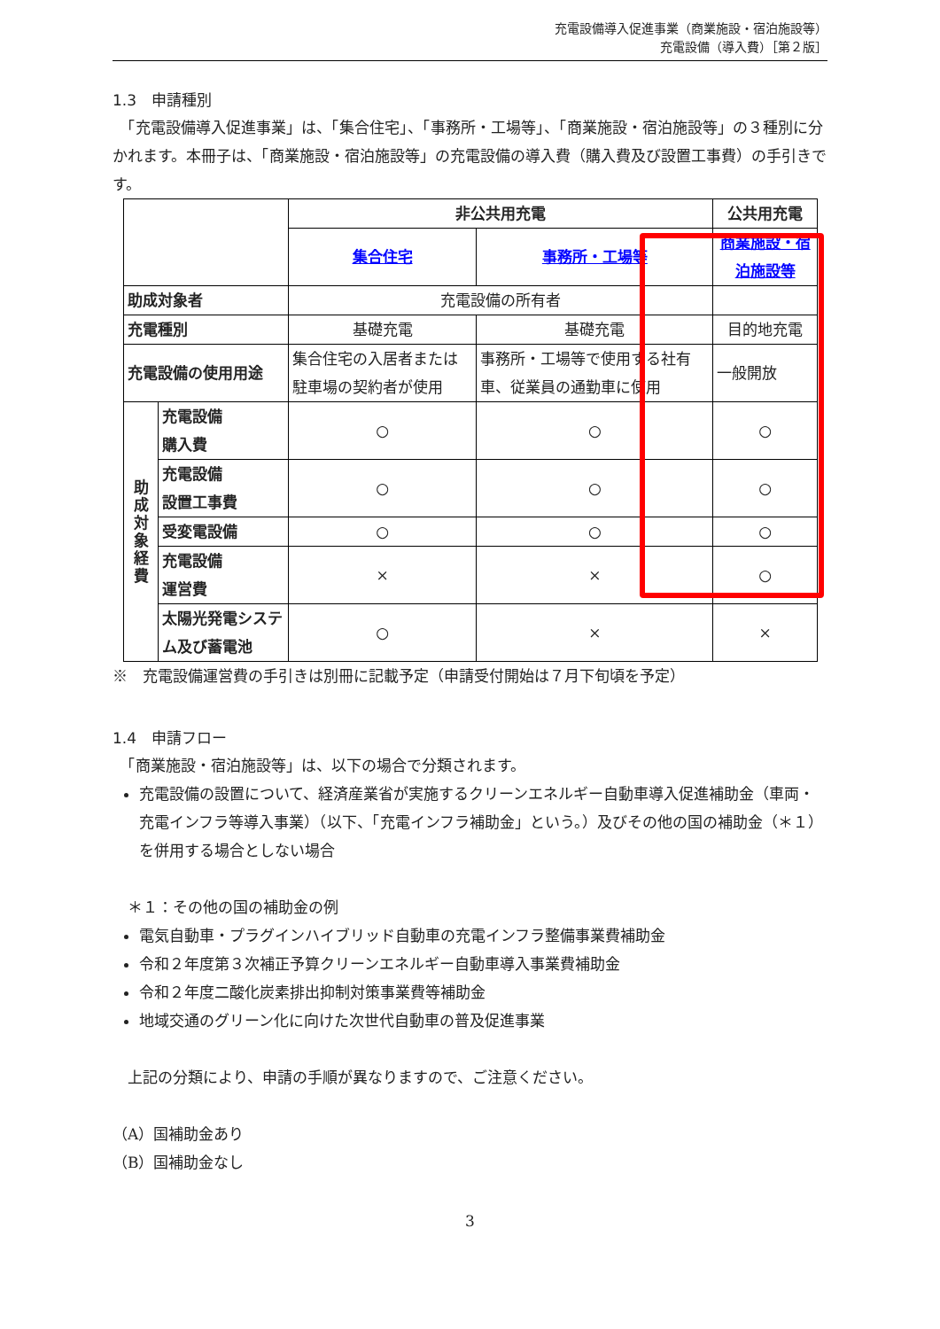充電設備導入促進事業（商業施設・宿泊施設等）
充電設備（導入費）［第２版］
1.3　申請種別
　「充電設備導入促進事業」は、「集合住宅」、「事務所・工場等」、「商業施設・宿泊施設等」の３種別に分かれます。本冊子は、「商業施設・宿泊施設等」の充電設備の導入費（購入費及び設置工事費）の手引きです。
| | | 非公共用充電 | | 公共用充電 |
| | | 集合住宅 | 事務所・工場等 | 商業施設・宿泊施設等 |
| 助成対象者 | | 充電設備の所有者 | | |
| 充電種別 | | 基礎充電 | 基礎充電 | 目的地充電 |
| 充電設備の使用用途 | | 集合住宅の入居者または駐車場の契約者が使用 | 事務所・工場等で使用する社有車、従業員の通勤車に使用 | 一般開放 |
| 助 成 対 象 経 費 | 充電設備 購入費 | ○ | ○ | ○ |
| | 充電設備 設置工事費 | ○ | ○ | ○ |
| | 受変電設備 | ○ | ○ | ○ |
| | 充電設備 運営費 | × | × | ○ |
| | 太陽光発電システム及び蓄電池 | ○ | × | × |
※　充電設備運営費の手引きは別冊に記載予定（申請受付開始は７月下旬頃を予定）
1.4　申請フロー
　「商業施設・宿泊施設等」は、以下の場合で分類されます。
充電設備の設置について、経済産業省が実施するクリーンエネルギー自動車導入促進補助金（車両・充電インフラ等導入事業）（以下、「充電インフラ補助金」という。）及びその他の国の補助金（＊１）を併用する場合としない場合
　＊１：その他の国の補助金の例
電気自動車・プラグインハイブリッド自動車の充電インフラ整備事業費補助金
令和２年度第３次補正予算クリーンエネルギー自動車導入事業費補助金
令和２年度二酸化炭素排出抑制対策事業費等補助金
地域交通のグリーン化に向けた次世代自動車の普及促進事業
　上記の分類により、申請の手順が異なりますので、ご注意ください。
（A）国補助金あり
（B）国補助金なし
3